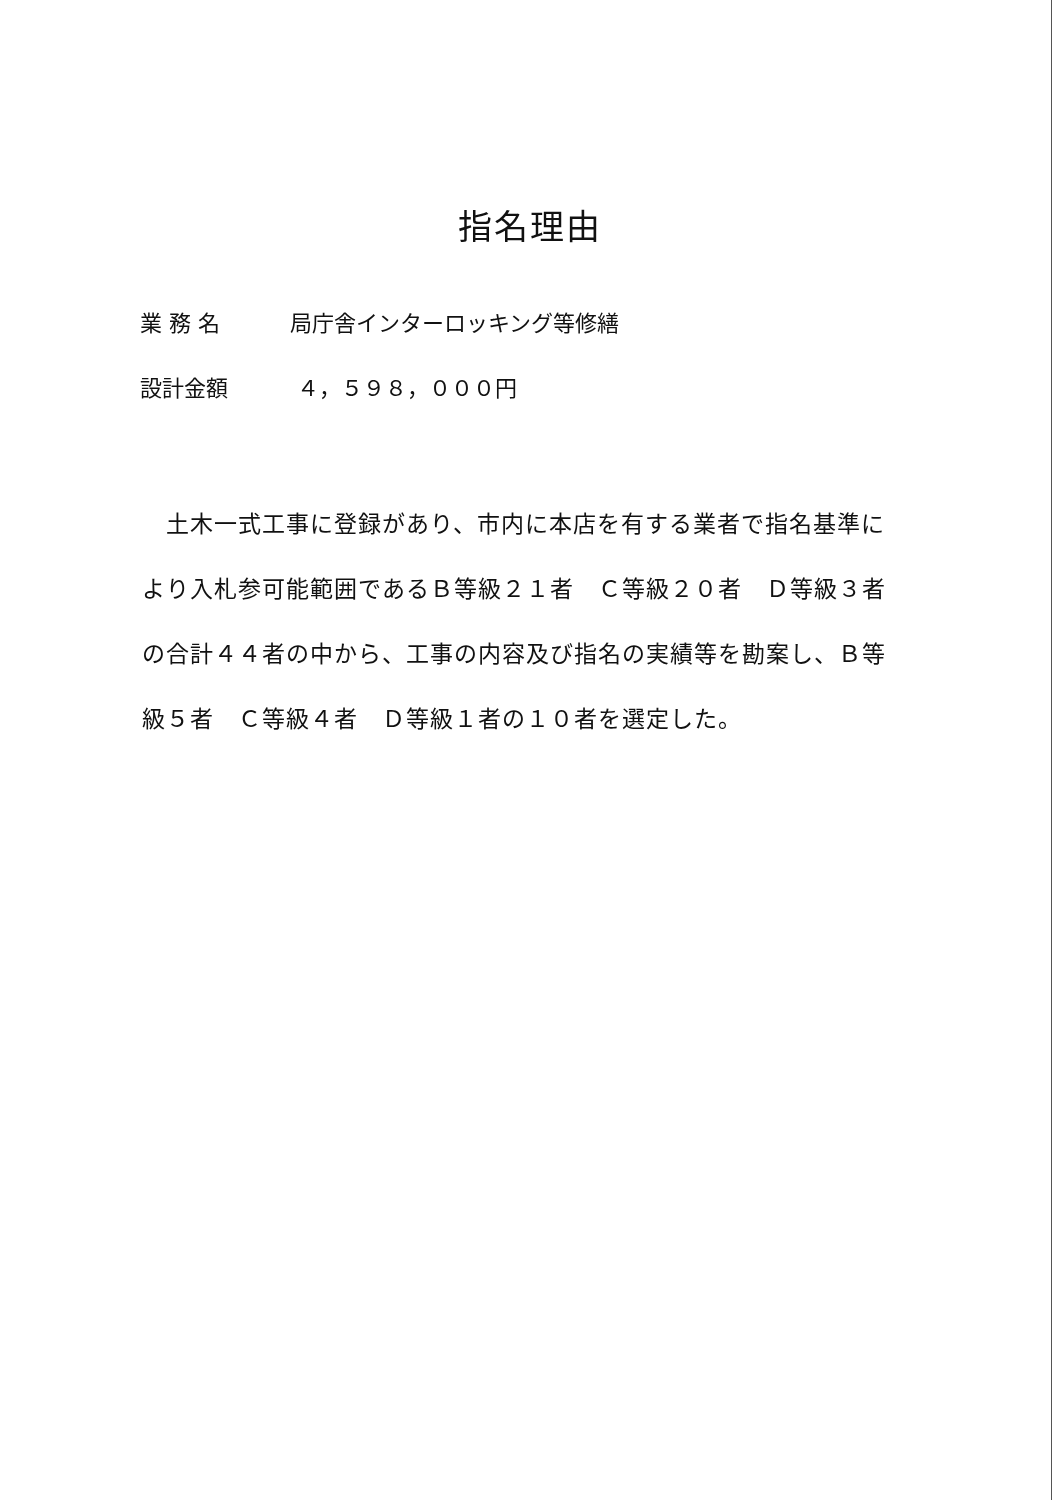指名理由
業 務 名 局庁舎インターロッキング等修繕
設計金額 ４，５９８，０００円
　土木一式工事に登録があり、市内に本店を有する業者で指名基準により入札参可能範囲であるＢ等級２１者　Ｃ等級２０者　Ｄ等級３者の合計４４者の中から、工事の内容及び指名の実績等を勘案し、Ｂ等級５者　Ｃ等級４者　Ｄ等級１者の１０者を選定した。